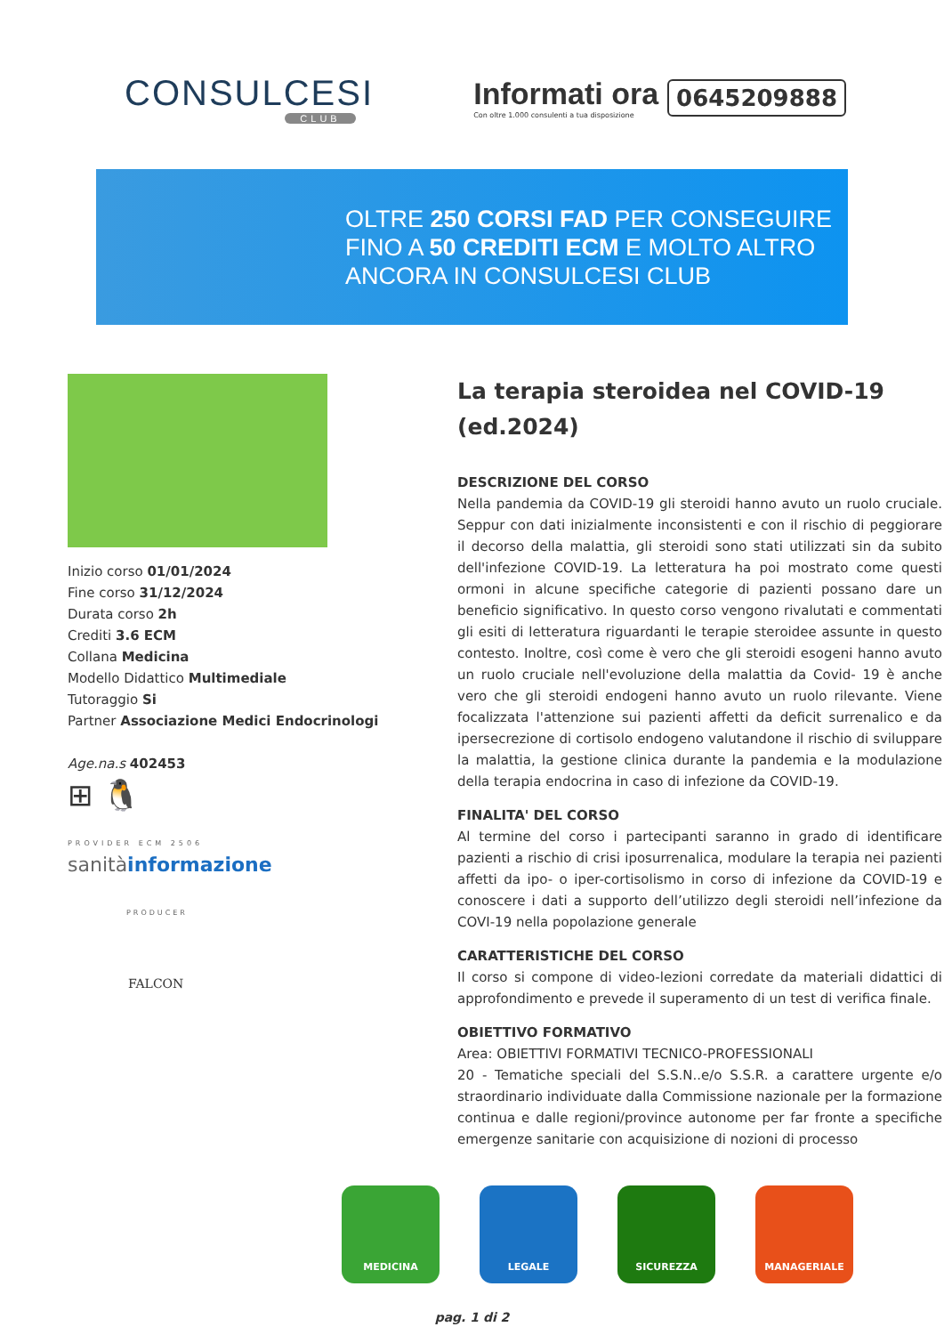CONSULCESI
CLUB
Informati ora
Con oltre 1.000 consulenti a tua disposizione
0645209888
OLTRE 250 CORSI FAD PER CONSEGUIRE
FINO A 50 CREDITI ECM E MOLTO ALTRO
ANCORA IN CONSULCESI CLUB
Inizio corso 01/01/2024
Fine corso 31/12/2024
Durata corso 2h
Crediti 3.6 ECM
Collana Medicina
Modello Didattico Multimediale
Tutoraggio Si
Partner Associazione Medici Endocrinologi
Age.na.s 402453
⊞ 🐧
PROVIDER ECM 2506
sanitàinformazione
PRODUCER
FALCON
La terapia steroidea nel COVID-19 (ed.2024)
DESCRIZIONE DEL CORSO
Nella pandemia da COVID-19 gli steroidi hanno avuto un ruolo cruciale. Seppur con dati inizialmente inconsistenti e con il rischio di peggiorare il decorso della malattia, gli steroidi sono stati utilizzati sin da subito dell'infezione COVID-19. La letteratura ha poi mostrato come questi ormoni in alcune specifiche categorie di pazienti possano dare un beneficio significativo. In questo corso vengono rivalutati e commentati gli esiti di letteratura riguardanti le terapie steroidee assunte in questo contesto. Inoltre, così come è vero che gli steroidi esogeni hanno avuto un ruolo cruciale nell'evoluzione della malattia da Covid- 19 è anche vero che gli steroidi endogeni hanno avuto un ruolo rilevante. Viene focalizzata l'attenzione sui pazienti affetti da deficit surrenalico e da ipersecrezione di cortisolo endogeno valutandone il rischio di sviluppare la malattia, la gestione clinica durante la pandemia e la modulazione della terapia endocrina in caso di infezione da COVID-19.
FINALITA' DEL CORSO
Al termine del corso i partecipanti saranno in grado di identificare pazienti a rischio di crisi iposurrenalica, modulare la terapia nei pazienti affetti da ipo- o iper-cortisolismo in corso di infezione da COVID-19 e conoscere i dati a supporto dell’utilizzo degli steroidi nell’infezione da COVI-19 nella popolazione generale
CARATTERISTICHE DEL CORSO
Il corso si compone di video-lezioni corredate da materiali didattici di approfondimento e prevede il superamento di un test di verifica finale.
OBIETTIVO FORMATIVO
Area: OBIETTIVI FORMATIVI TECNICO-PROFESSIONALI
20 - Tematiche speciali del S.S.N..e/o S.S.R. a carattere urgente e/o straordinario individuate dalla Commissione nazionale per la formazione continua e dalle regioni/province autonome per far fronte a specifiche emergenze sanitarie con acquisizione di nozioni di processo
MEDICINA LEGALE SICUREZZA MANAGERIALE
pag. 1 di 2